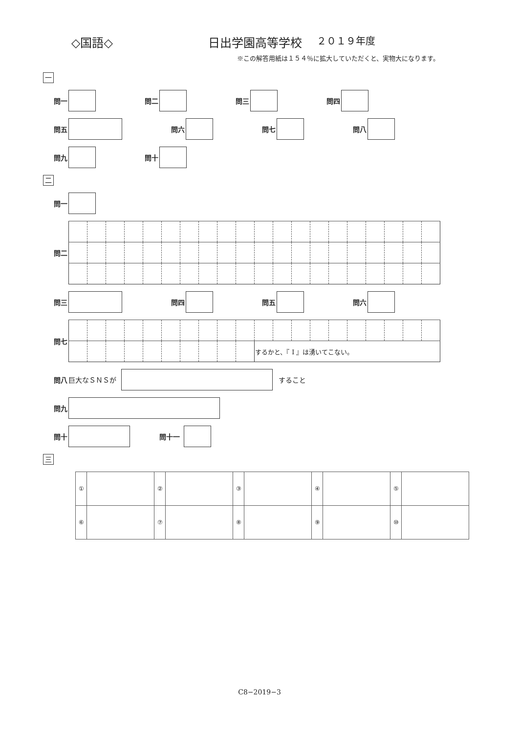◇国語◇ 日出学園高等学校
２０１９年度
※この解答用紙は１５４％に拡大していただくと、実物大になります。
一
問一 問二 問三 問四
問五 問六 問七 問八
問九 問十
二
問一
問二
問三 問四 問五 問六
問七
| | | | | | | | | | | するかと、『 Ⅰ 』は湧いてこない。 | | | | | | | | | |
問八 巨大なＳＮＳが すること
問九
問十 問十一
三
| ① | | ② | | ③ | | ④ | | ⑤ | |
| ⑥ | | ⑦ | | ⑧ | | ⑨ | | ⑩ | |
C8−2019−3